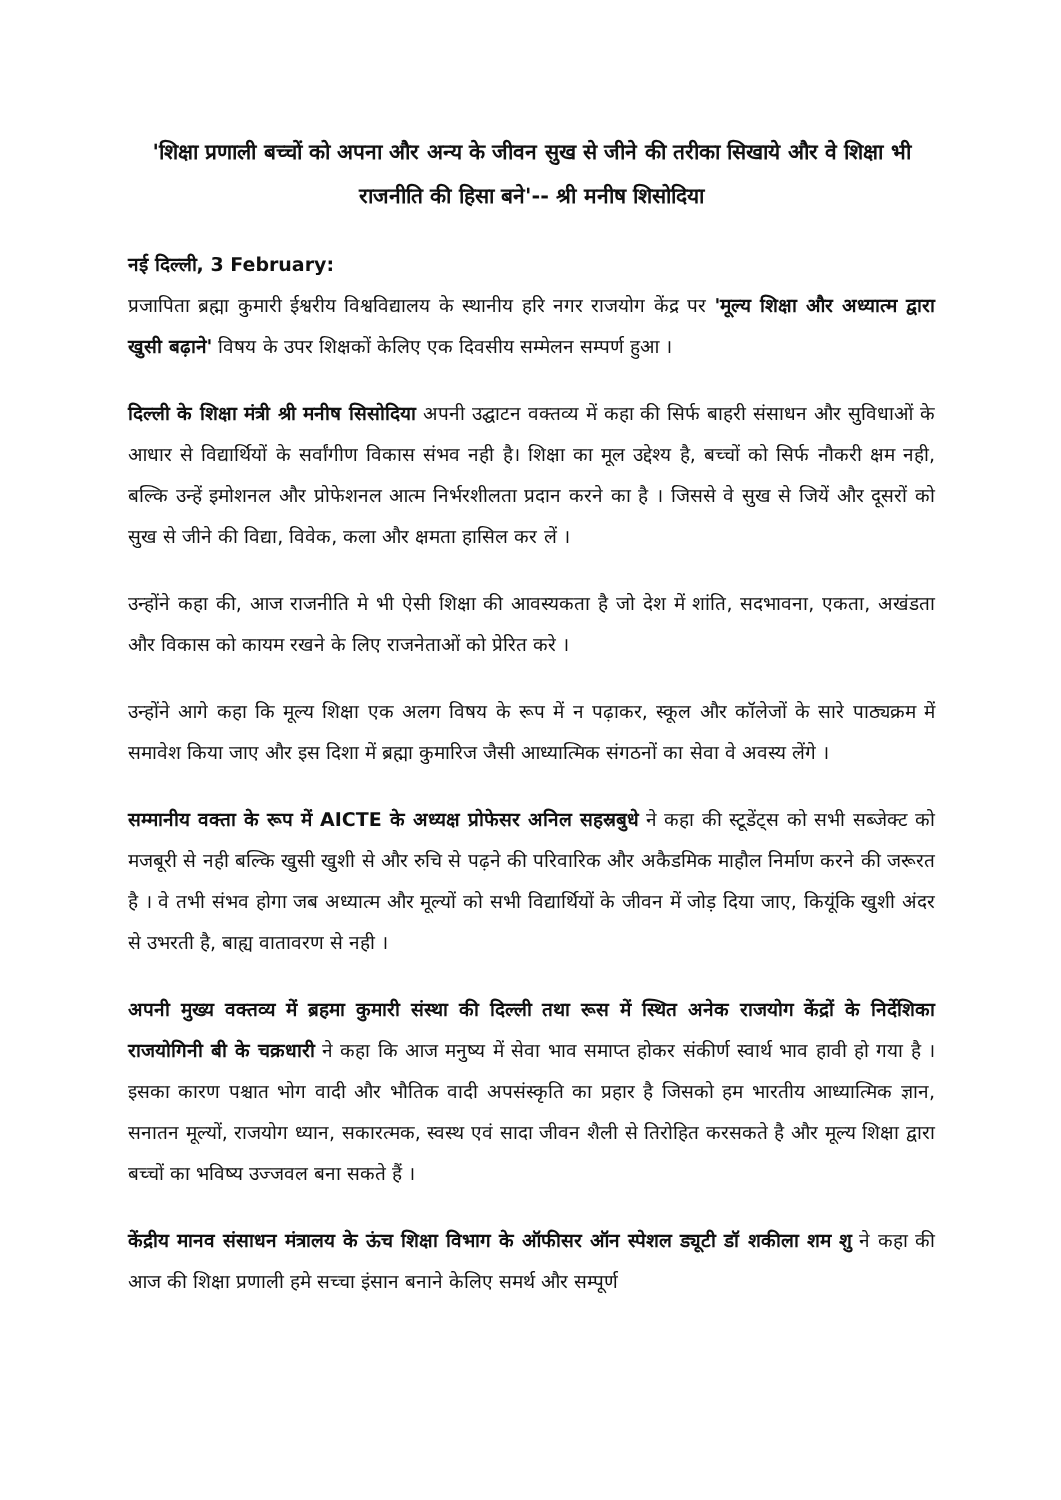'शिक्षा प्रणाली बच्चों को अपना और अन्य के जीवन सुख से जीने की तरीका सिखाये और वे शिक्षा भी राजनीति की हिसा बने'-- श्री मनीष शिसोदिया
नई दिल्ली, 3 February:
प्रजापिता ब्रह्मा कुमारी ईश्वरीय विश्वविद्यालय के स्थानीय हरि नगर राजयोग केंद्र पर 'मूल्य शिक्षा और अध्यात्म द्वारा खुसी बढ़ाने' विषय के उपर शिक्षकों केलिए एक दिवसीय सम्मेलन सम्पर्ण हुआ ।
दिल्ली के शिक्षा मंत्री श्री मनीष सिसोदिया अपनी उद्घाटन वक्तव्य में कहा की सिर्फ बाहरी संसाधन और सुविधाओं के आधार से विद्यार्थियों के सर्वांगीण विकास संभव नही है। शिक्षा का मूल उद्देश्य है, बच्चों को सिर्फ नौकरी क्षम नही, बल्कि उन्हें इमोशनल और प्रोफेशनल आत्म निर्भरशीलता प्रदान करने का है । जिससे वे सुख से जियें और दूसरों को सुख से जीने की विद्या, विवेक, कला और क्षमता हासिल कर लें ।
उन्होंने कहा की, आज राजनीति मे भी ऐसी शिक्षा की आवस्यकता है जो देश में शांति, सदभावना, एकता, अखंडता और विकास को कायम रखने के लिए राजनेताओं को प्रेरित करे ।
उन्होंने आगे कहा कि मूल्य शिक्षा एक अलग विषय के रूप में न पढ़ाकर, स्कूल और कॉलेजों के सारे पाठ्यक्रम में समावेश किया जाए और इस दिशा में ब्रह्मा कुमारिज जैसी आध्यात्मिक संगठनों का सेवा वे अवस्य लेंगे ।
सम्मानीय वक्ता के रूप में AICTE के अध्यक्ष प्रोफेसर अनिल सहस्रबुधे ने कहा की स्टूडेंट्स को सभी सब्जेक्ट को मजबूरी से नही बल्कि खुसी खुशी से और रुचि से पढ़ने की परिवारिक और अकैडमिक माहौल निर्माण करने की जरूरत है । वे तभी संभव होगा जब अध्यात्म और मूल्यों को सभी विद्यार्थियों के जीवन में जोड़ दिया जाए, कियूंकि खुशी अंदर से उभरती है, बाह्य वातावरण से नही ।
अपनी मुख्य वक्तव्य में ब्रहमा कुमारी संस्था की दिल्ली तथा रूस में स्थित अनेक राजयोग केंद्रों के निर्देशिका राजयोगिनी बी के चक्रधारी ने कहा कि आज मनुष्य में सेवा भाव समाप्त होकर संकीर्ण स्वार्थ भाव हावी हो गया है । इसका कारण पश्चात भोग वादी और भौतिक वादी अपसंस्कृति का प्रहार है जिसको हम भारतीय आध्यात्मिक ज्ञान, सनातन मूल्यों, राजयोग ध्यान, सकारत्मक, स्वस्थ एवं सादा जीवन शैली से तिरोहित करसकते है और मूल्य शिक्षा द्वारा बच्चों का भविष्य उज्जवल बना सकते हैं ।
केंद्रीय मानव संसाधन मंत्रालय के ऊंच शिक्षा विभाग के ऑफीसर ऑन स्पेशल ड्यूटी डॉ शकीला शम शु ने कहा की आज की शिक्षा प्रणाली हमे सच्चा इंसान बनाने केलिए समर्थ और सम्पूर्ण